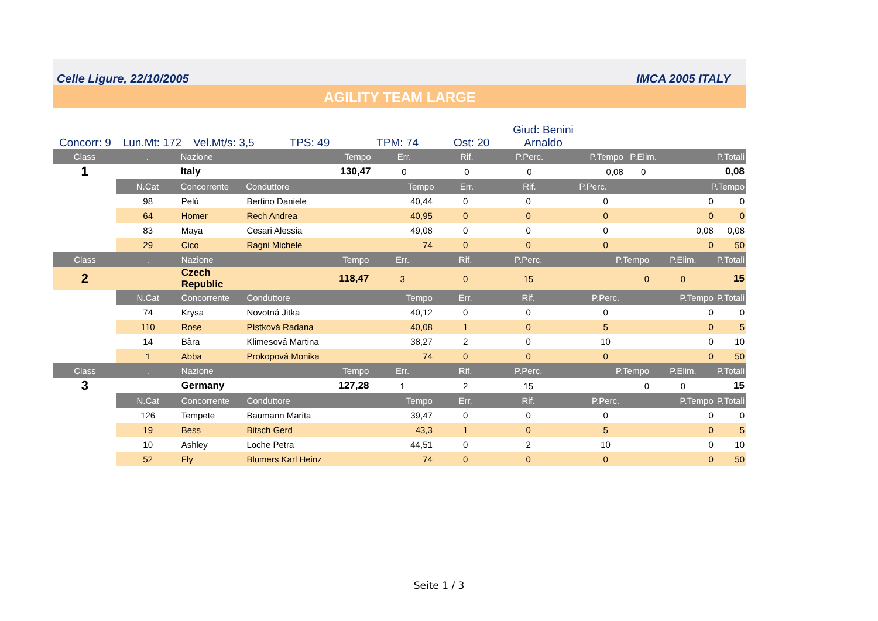Celle Ligure, 22/10/2005 IMCA 2005 ITALY
AGILITY TEAM LARGE
Concorr: 9
Lun.Mt: 172
Vel.Mt/s: 3,5
TPS: 49
TPM: 74
Ost: 20
Giud: Benini
Arnaldo
| Class | . | Nazione | | Tempo | Err. | Rif. | P.Perc. | P.Tempo | P.Elim. | P.Totali |
| --- | --- | --- | --- | --- | --- | --- | --- | --- | --- | --- |
| 1 | | Italy | | 130,47 | 0 | 0 | 0 | 0,08 | 0 | 0,08 |
| | N.Cat | Concorrente | Conduttore | | Tempo | Err. | Rif. | P.Perc. | P.Tempo | |
| | 98 | Pelù | Bertino Daniele | 40,44 | 0 | 0 | 0 | 0 | 0 |
| | 64 | Homer | Rech Andrea | 40,95 | 0 | 0 | 0 | 0 | 0 |
| | 83 | Maya | Cesari Alessia | 49,08 | 0 | 0 | 0 | 0,08 | 0,08 |
| | 29 | Cico | Ragni Michele | 74 | 0 | 0 | 0 | 0 | 50 |
| Class | . | Nazione | Tempo | Err. | Rif. | P.Perc. | P.Tempo | P.Elim. | P.Totali |
| 2 | | Czech Republic | 118,47 | 3 | 0 | 15 | 0 | 0 | 15 |
| | N.Cat | Concorrente | Conduttore | Tempo | Err. | Rif. | P.Perc. | P.Tempo | P.Totali |
| | 74 | Krysa | Novotná Jitka | 40,12 | 0 | 0 | 0 | 0 | 0 |
| | 110 | Rose | Pístková Radana | 40,08 | 1 | 0 | 5 | 0 | 5 |
| | 14 | Bàra | Klimesová Martina | 38,27 | 2 | 0 | 10 | 0 | 10 |
| | 1 | Abba | Prokopová Monika | 74 | 0 | 0 | 0 | 0 | 50 |
| Class | . | Nazione | Tempo | Err. | Rif. | P.Perc. | P.Tempo | P.Elim. | P.Totali |
| 3 | | Germany | 127,28 | 1 | 2 | 15 | 0 | 0 | 15 |
| | N.Cat | Concorrente | Conduttore | Tempo | Err. | Rif. | P.Perc. | P.Tempo | P.Totali |
| | 126 | Tempete | Baumann Marita | 39,47 | 0 | 0 | 0 | 0 | 0 |
| | 19 | Bess | Bitsch Gerd | 43,3 | 1 | 0 | 5 | 0 | 5 |
| | 10 | Ashley | Loche Petra | 44,51 | 0 | 2 | 10 | 0 | 10 |
| | 52 | Fly | Blumers Karl Heinz | 74 | 0 | 0 | 0 | 0 | 50 |
Seite 1 / 3